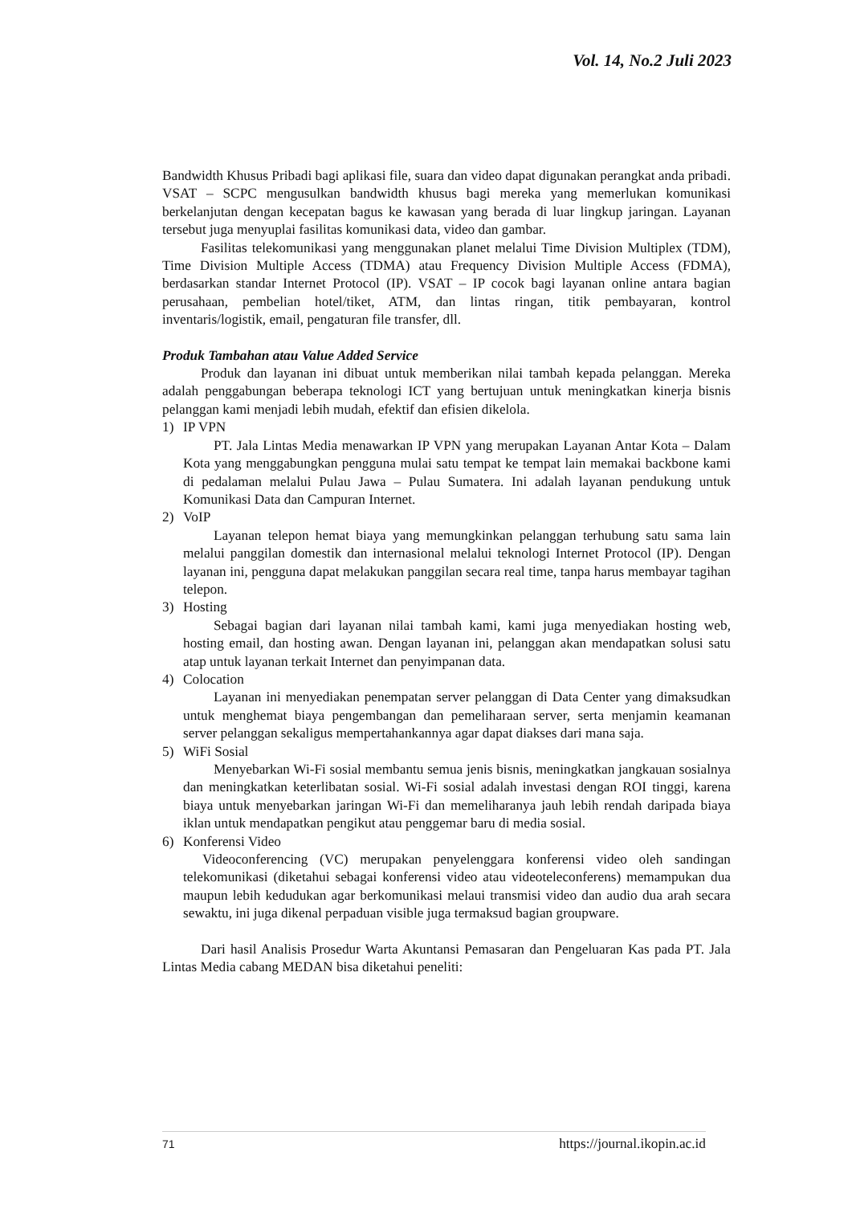Vol. 14, No.2 Juli 2023
Bandwidth Khusus Pribadi bagi aplikasi file, suara dan video dapat digunakan perangkat anda pribadi. VSAT – SCPC mengusulkan bandwidth khusus bagi mereka yang memerlukan komunikasi berkelanjutan dengan kecepatan bagus ke kawasan yang berada di luar lingkup jaringan. Layanan tersebut juga menyuplai fasilitas komunikasi data, video dan gambar.
Fasilitas telekomunikasi yang menggunakan planet melalui Time Division Multiplex (TDM), Time Division Multiple Access (TDMA) atau Frequency Division Multiple Access (FDMA), berdasarkan standar Internet Protocol (IP). VSAT – IP cocok bagi layanan online antara bagian perusahaan, pembelian hotel/tiket, ATM, dan lintas ringan, titik pembayaran, kontrol inventaris/logistik, email, pengaturan file transfer, dll.
Produk Tambahan atau Value Added Service
Produk dan layanan ini dibuat untuk memberikan nilai tambah kepada pelanggan. Mereka adalah penggabungan beberapa teknologi ICT yang bertujuan untuk meningkatkan kinerja bisnis pelanggan kami menjadi lebih mudah, efektif dan efisien dikelola.
1) IP VPN
PT. Jala Lintas Media menawarkan IP VPN yang merupakan Layanan Antar Kota – Dalam Kota yang menggabungkan pengguna mulai satu tempat ke tempat lain memakai backbone kami di pedalaman melalui Pulau Jawa – Pulau Sumatera. Ini adalah layanan pendukung untuk Komunikasi Data dan Campuran Internet.
2) VoIP
Layanan telepon hemat biaya yang memungkinkan pelanggan terhubung satu sama lain melalui panggilan domestik dan internasional melalui teknologi Internet Protocol (IP). Dengan layanan ini, pengguna dapat melakukan panggilan secara real time, tanpa harus membayar tagihan telepon.
3) Hosting
Sebagai bagian dari layanan nilai tambah kami, kami juga menyediakan hosting web, hosting email, dan hosting awan. Dengan layanan ini, pelanggan akan mendapatkan solusi satu atap untuk layanan terkait Internet dan penyimpanan data.
4) Colocation
Layanan ini menyediakan penempatan server pelanggan di Data Center yang dimaksudkan untuk menghemat biaya pengembangan dan pemeliharaan server, serta menjamin keamanan server pelanggan sekaligus mempertahankannya agar dapat diakses dari mana saja.
5) WiFi Sosial
Menyebarkan Wi-Fi sosial membantu semua jenis bisnis, meningkatkan jangkauan sosialnya dan meningkatkan keterlibatan sosial. Wi-Fi sosial adalah investasi dengan ROI tinggi, karena biaya untuk menyebarkan jaringan Wi-Fi dan memeliharanya jauh lebih rendah daripada biaya iklan untuk mendapatkan pengikut atau penggemar baru di media sosial.
6) Konferensi Video
Videoconferencing (VC) merupakan penyelenggara konferensi video oleh sandingan telekomunikasi (diketahui sebagai konferensi video atau videoteleconferens) memampukan dua maupun lebih kedudukan agar berkomunikasi melaui transmisi video dan audio dua arah secara sewaktu, ini juga dikenal perpaduan visible juga termaksud bagian groupware.
Dari hasil Analisis Prosedur Warta Akuntansi Pemasaran dan Pengeluaran Kas pada PT. Jala Lintas Media cabang MEDAN bisa diketahui peneliti:
71 https://journal.ikopin.ac.id